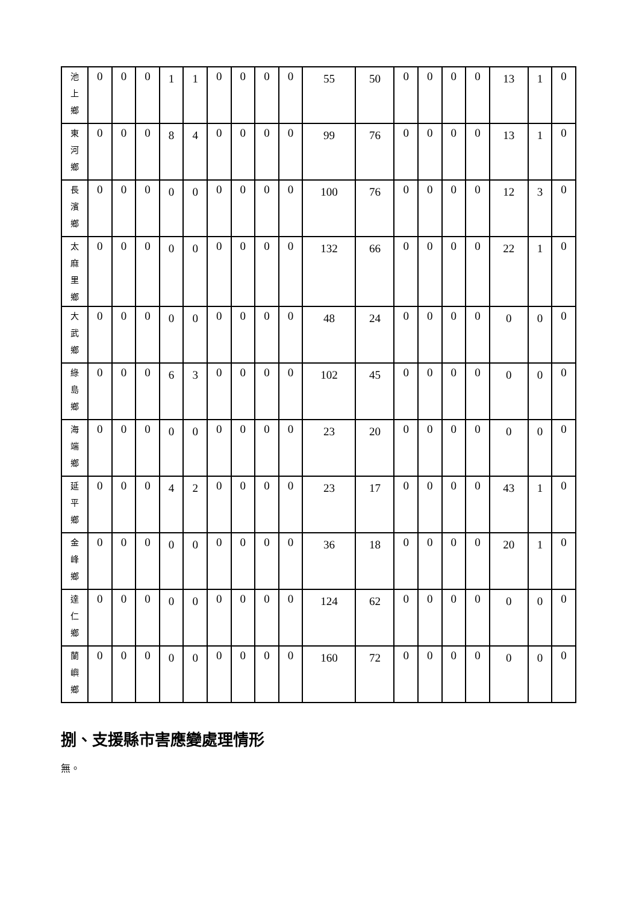| 池 上 鄉 | 0 | 0 | 0 | 1 | 1 | 0 | 0 | 0 | 0 | 55 | 50 | 0 | 0 | 0 | 0 | 13 | 1 | 0 |
| 東 河 鄉 | 0 | 0 | 0 | 8 | 4 | 0 | 0 | 0 | 0 | 99 | 76 | 0 | 0 | 0 | 0 | 13 | 1 | 0 |
| 長 濱 鄉 | 0 | 0 | 0 | 0 | 0 | 0 | 0 | 0 | 0 | 100 | 76 | 0 | 0 | 0 | 0 | 12 | 3 | 0 |
| 太 麻 里 鄉 | 0 | 0 | 0 | 0 | 0 | 0 | 0 | 0 | 0 | 132 | 66 | 0 | 0 | 0 | 0 | 22 | 1 | 0 |
| 大 武 鄉 | 0 | 0 | 0 | 0 | 0 | 0 | 0 | 0 | 0 | 48 | 24 | 0 | 0 | 0 | 0 | 0 | 0 | 0 |
| 綠 島 鄉 | 0 | 0 | 0 | 6 | 3 | 0 | 0 | 0 | 0 | 102 | 45 | 0 | 0 | 0 | 0 | 0 | 0 | 0 |
| 海 端 鄉 | 0 | 0 | 0 | 0 | 0 | 0 | 0 | 0 | 0 | 23 | 20 | 0 | 0 | 0 | 0 | 0 | 0 | 0 |
| 延 平 鄉 | 0 | 0 | 0 | 4 | 2 | 0 | 0 | 0 | 0 | 23 | 17 | 0 | 0 | 0 | 0 | 43 | 1 | 0 |
| 金 峰 鄉 | 0 | 0 | 0 | 0 | 0 | 0 | 0 | 0 | 0 | 36 | 18 | 0 | 0 | 0 | 0 | 20 | 1 | 0 |
| 達 仁 鄉 | 0 | 0 | 0 | 0 | 0 | 0 | 0 | 0 | 0 | 124 | 62 | 0 | 0 | 0 | 0 | 0 | 0 | 0 |
| 蘭 嶼 鄉 | 0 | 0 | 0 | 0 | 0 | 0 | 0 | 0 | 0 | 160 | 72 | 0 | 0 | 0 | 0 | 0 | 0 | 0 |
捌、支援縣市害應變處理情形
無。